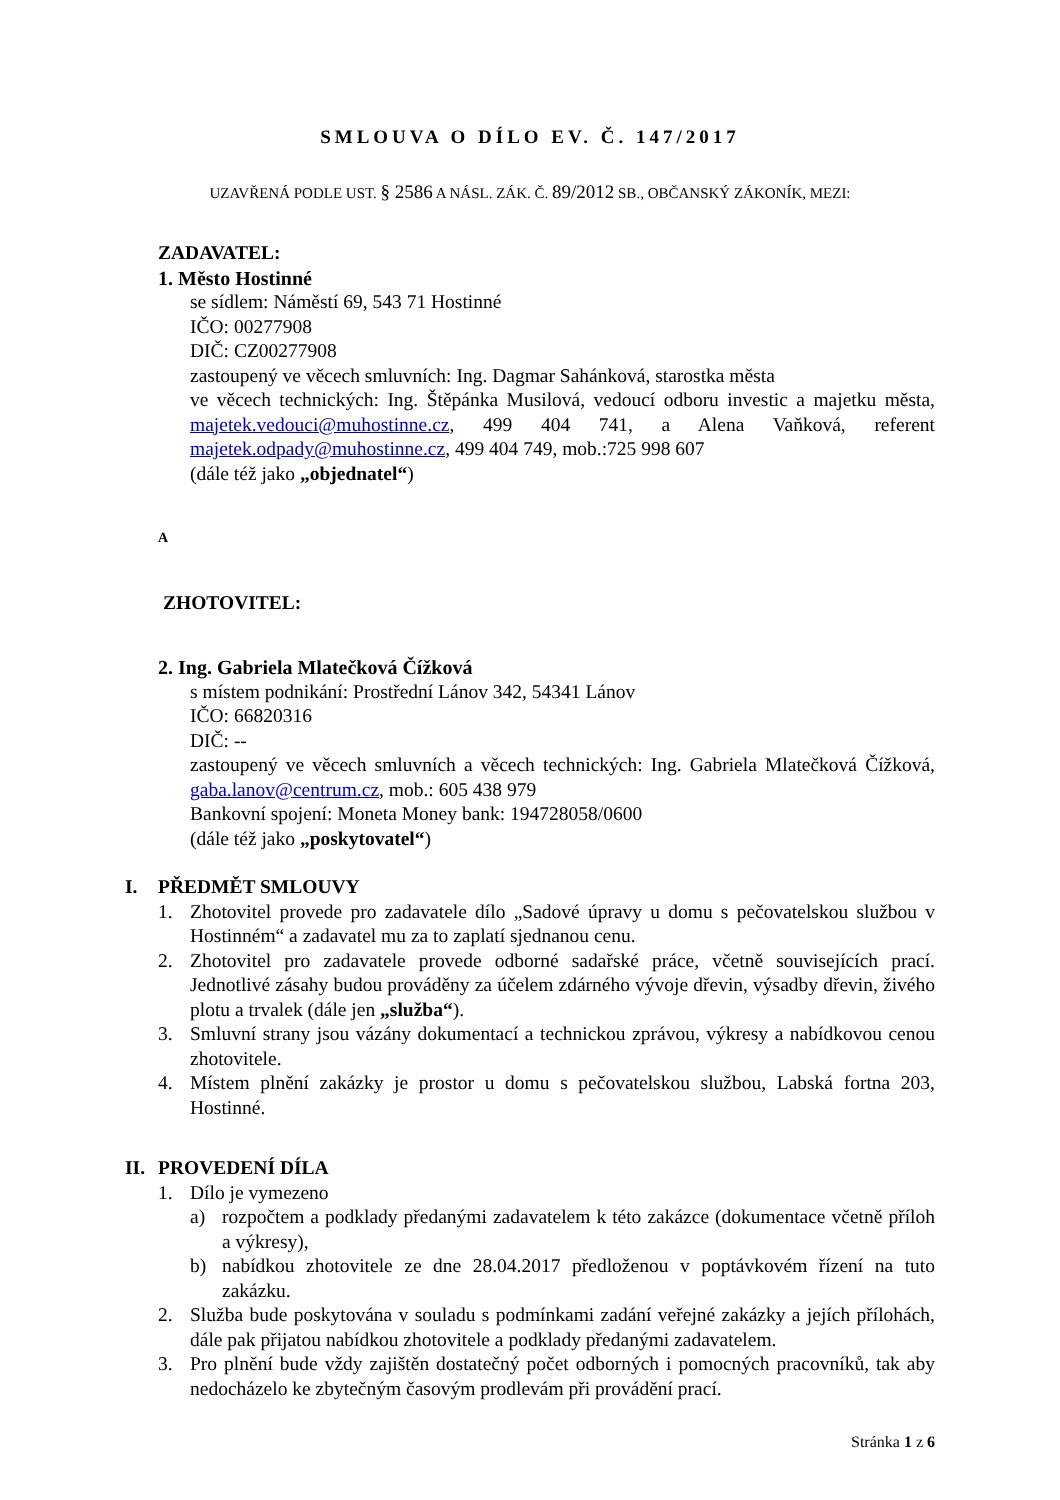SMLOUVA O DÍLO EV. Č. 147/2017
UZAVŘENÁ PODLE UST. § 2586 A NÁSL. ZÁK. Č. 89/2012 SB., OBČANSKÝ ZÁKONÍK, MEZI:
ZADAVATEL:
1. Město Hostinné
se sídlem: Náměstí 69, 543 71 Hostinné
IČO: 00277908
DIČ: CZ00277908
zastoupený ve věcech smluvních: Ing. Dagmar Sahánková, starostka města
ve věcech technických: Ing. Štěpánka Musilová, vedoucí odboru investic a majetku města, majetek.vedouci@muhostinne.cz, 499 404 741, a Alena Vaňková, referent majetek.odpady@muhostinne.cz, 499 404 749, mob.:725 998 607
(dále též jako „objednatel“)
A
ZHOTOVITEL:
2. Ing. Gabriela Mlatečková Čížková
s místem podnikání: Prostřední Lánov 342, 54341 Lánov
IČO: 66820316
DIČ: --
zastoupený ve věcech smluvních a věcech technických: Ing. Gabriela Mlatečková Čížková, gaba.lanov@centrum.cz, mob.: 605 438 979
Bankovní spojení: Moneta Money bank: 194728058/0600
(dále též jako „poskytovatel“)
I. PŘEDMĚT SMLOUVY
1. Zhotovitel provede pro zadavatele dílo „Sadové úpravy u domu s pečovatelskou službou v Hostinném“ a zadavatel mu za to zaplatí sjednanou cenu.
2. Zhotovitel pro zadavatele provede odborné sadařské práce, včetně souvisejících prací. Jednotlivé zásahy budou prováděny za účelem zdárného vývoje dřevin, výsadby dřevin, živého plotu a trvalek (dále jen „služba“).
3. Smluvní strany jsou vázány dokumentací a technickou zprávou, výkresy a nabídkovou cenou zhotovitele.
4. Místem plnění zakázky je prostor u domu s pečovatelskou službou, Labská fortna 203, Hostinné.
II. PROVEDENÍ DÍLA
1. Dílo je vymezeno
a) rozpočtem a podklady předanými zadavatelem k této zakázce (dokumentace včetně příloh a výkresy),
b) nabídkou zhotovitele ze dne 28.04.2017 předloženou v poptávkovém řízení na tuto zakázku.
2. Služba bude poskytována v souladu s podmínkami zadání veřejné zakázky a jejích přílohách, dále pak přijatou nabídkou zhotovitele a podklady předanými zadavatelem.
3. Pro plnění bude vždy zajištěn dostatečný počet odborných i pomocných pracovníků, tak aby nedocházelo ke zbytečným časovým prodlevám při provádění prací.
Stránka 1 z 6